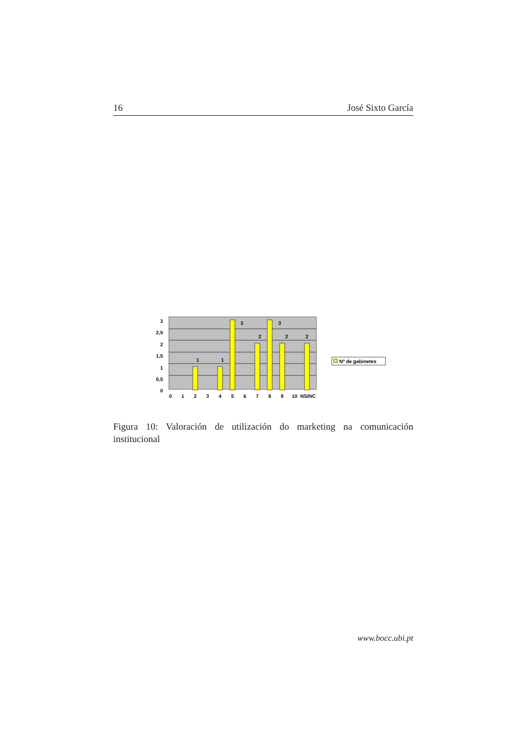16 José Sixto García
3
2,5
2
1,5
1
0,5
0
1
1
3
2
3
2
2
0
1
2
3
4
5
6
7
8
9
10
NS/NC
Nº de gabinetes
Figura 10: Valoración de utilización do marketing na comunicación institucional
www.bocc.ubi.pt